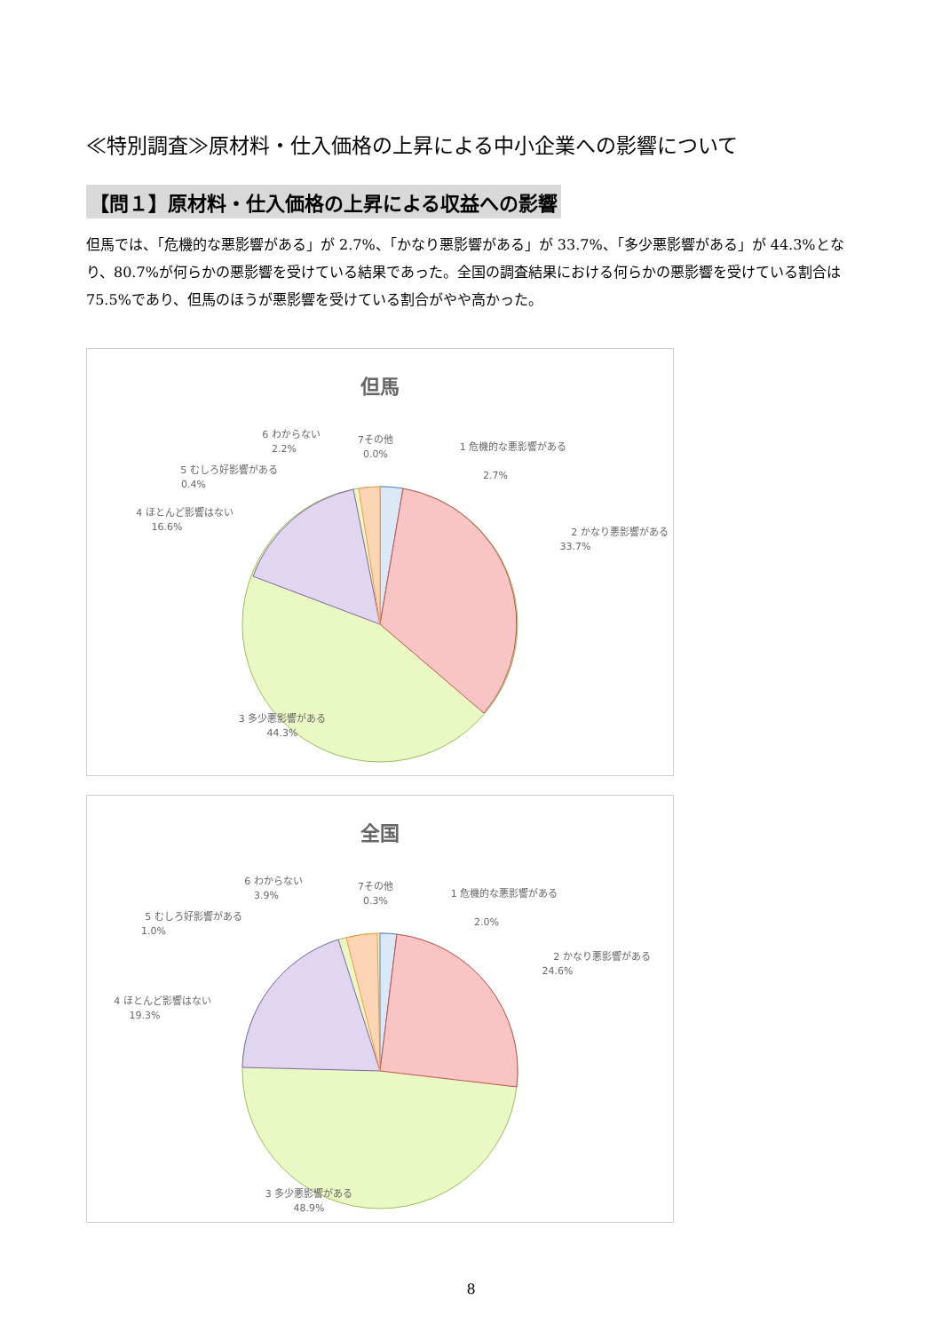≪特別調査≫原材料・仕入価格の上昇による中小企業への影響について
【問１】原材料・仕入価格の上昇による収益への影響
但馬では、「危機的な悪影響がある」が 2.7%、「かなり悪影響がある」が 33.7%、「多少悪影響がある」が 44.3%となり、80.7%が何らかの悪影響を受けている結果であった。全国の調査結果における何らかの悪影響を受けている割合は 75.5%であり、但馬のほうが悪影響を受けている割合がやや高かった。
但馬
6 わからない
2.2%
7その他
0.0%
1 危機的な悪影響がある
2.7%
5 むしろ好影響がある
0.4%
4 ほとんど影響はない
16.6%
2 かなり悪影響がある
33.7%
3 多少悪影響がある
44.3%
全国
6 わからない
3.9%
7その他
0.3%
1 危機的な悪影響がある
2.0%
5 むしろ好影響がある
1.0%
4 ほとんど影響はない
19.3%
2 かなり悪影響がある
24.6%
3 多少悪影響がある
48.9%
8